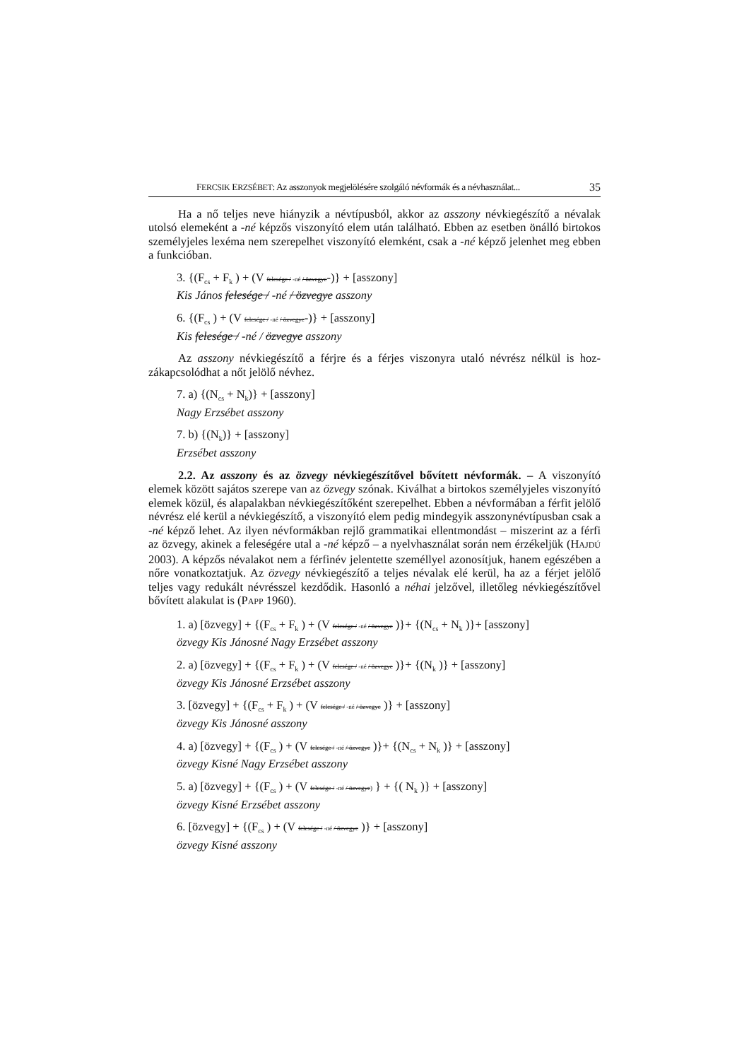FERCSIK ERZSÉBET: Az asszonyok megjelölésére szolgáló névformák és a névhasználat... 35
Ha a nő teljes neve hiányzik a névtípusból, akkor az asszony névkiegészítő a név­alak utolsó elemeként a -né képzős viszonyító elem után található. Ebben az esetben önálló birtokos személyjeles lexéma nem szerepelhet viszonyító elemként, csak a -né képző jelenhet meg ebben a funkcióban.
3. {(F<sub>cs</sub> + F<sub>k</sub> ) + (V felesége / -né / özvegye-)} + [asszony]
Kis János felesége / -né / özvegye asszony
6. {(F<sub>cs</sub> ) + (V felesége / -né / özvegye-)} + [asszony]
Kis felesége / -né / özvegye asszony
Az asszony névkiegészítő a férjre és a férjes viszonyra utaló névrész nélkül is hoz­zákapcsolódhat a nőt jelölő névhez.
7. a) {(N<sub>cs</sub> + N<sub>k</sub>)} + [asszony]
Nagy Erzsébet asszony
7. b) {(N<sub>k</sub>)} + [asszony]
Erzsébet asszony
2.2. Az asszony és az özvegy névkiegészítővel bővített névformák. – A viszonyító elemek között sajátos szerepe van az özvegy szónak. Kiválhat a birtokos személyjeles viszonyító elemek közül, és alapalakban névkiegészítőként szerepelhet. Ebben a név­formában a férfit jelölő névrész elé kerül a névkiegészítő, a viszonyító elem pedig mind­egyik asszonynévtípusban csak a -né képző lehet. Az ilyen névformákban rejlő gramma­tikai ellentmondást – miszerint az a férfi az özvegy, akinek a feleségére utal a -né képző – a nyelvhasználat során nem érzékeljük (HAJDÚ 2003). A képzős névalakot nem a férfi­név jelentette személlyel azonosítjuk, hanem egészében a nőre vonatkoztatjuk. Az öz­vegy névkiegészítő a teljes névalak elé kerül, ha az a férjet jelölő teljes vagy redukált névrésszel kezdődik. Hasonló a néhai jelzővel, illetőleg névkiegészítővel bővített alaku­lat is (PAPP 1960).
1. a) [özvegy] + {(F<sub>cs</sub> + F<sub>k</sub> ) + (V felesége / -né / özvegye )}+ {(N<sub>cs</sub> + N<sub>k</sub> )}+ [asszony]
özvegy Kis Jánosné Nagy Erzsébet asszony
2. a) [özvegy] + {(F<sub>cs</sub> + F<sub>k</sub> ) + (V felesége / -né / özvegye )}+ {(N<sub>k</sub> )} + [asszony]
özvegy Kis Jánosné Erzsébet asszony
3. [özvegy] + {(F<sub>cs</sub> + F<sub>k</sub> ) + (V felesége / -né / özvegye )} + [asszony]
özvegy Kis Jánosné asszony
4. a) [özvegy] + {(F<sub>cs</sub> ) + (V felesége / -né / özvegye )}+ {(N<sub>cs</sub> + N<sub>k</sub> )} + [asszony]
özvegy Kisné Nagy Erzsébet asszony
5. a) [özvegy] + {(F<sub>cs</sub> ) + (V felesége / -né / özvegye) } + {( N<sub>k</sub> )} + [asszony]
özvegy Kisné Erzsébet asszony
6. [özvegy] + {(F<sub>cs</sub> ) + (V felesége / -né / özvegye )} + [asszony]
özvegy Kisné asszony